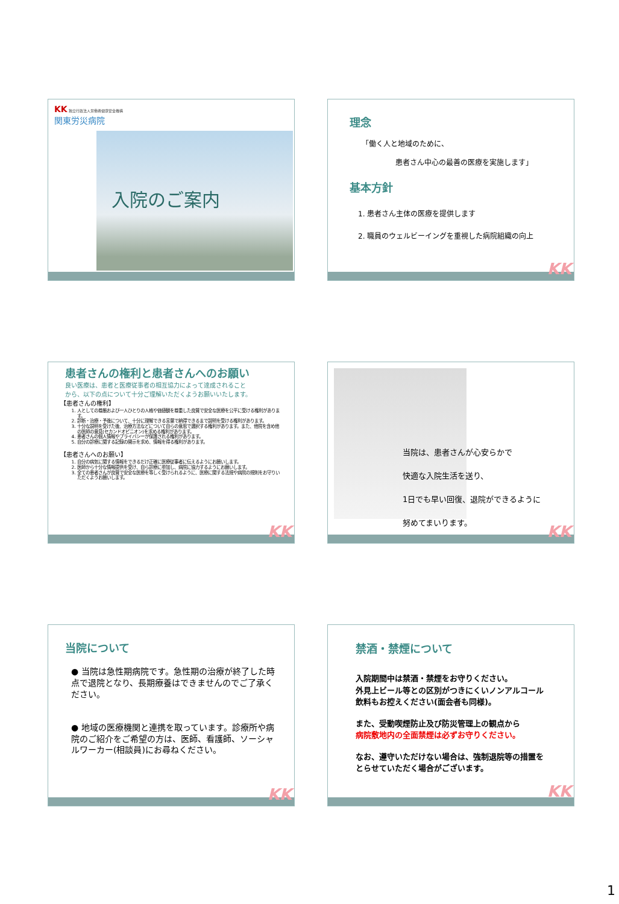KK 独立行政法人労働者健康安全機構
関東労災病院
入院のご案内
理念
「働く人と地域のために、
患者さん中心の最善の医療を実施します」
基本方針
1. 患者さん主体の医療を提供します
2. 職員のウェルビーイングを重視した病院組織の向上
KK
患者さんの権利と患者さんへのお願い
良い医療は、患者と医療従事者の相互協力によって達成されること
から、以下の点について十分ご理解いただくようお願いいたします。
【患者さんの権利】
1. 人としての尊厳および一人ひとりの人格や価値観を尊重した良質で安全な医療を公平に受ける権利があります。
2. 診断・治療・予後について、十分に理解できる言葉で納得できるまで説明を受ける権利があります。
3. 十分な説明を受けた後、治療方法などについて自らの意思で選択する権利があります。また、他院を含め他の医師の意見(セカンドオピニオン)を求める権利があります。
4. 患者さんの個人情報やプライバシーが保護される権利があります。
5. 自分の診療に関する記録の開示を求め、情報を得る権利があります。
【患者さんへのお願い】
1. 自分の病気に関する情報をできるだけ正確に医療従事者に伝えるようにお願いします。
2. 医師から十分な情報提供を受け、自ら診療に参加し、病院に協力するようにお願いします。
3. 全ての患者さんが良質で安全な医療を等しく受けられるように、医療に関する法規や病院の規則をお守りいただくようお願いします。
KK
当院は、患者さんが心安らかで
快適な入院生活を送り、
1日でも早い回復、退院ができるように
努めてまいります。
KK
当院について
● 当院は急性期病院です。急性期の治療が終了した時点で退院となり、長期療養はできませんのでご了承ください。
● 地域の医療機関と連携を取っています。診療所や病院のご紹介をご希望の方は、医師、看護師、ソーシャルワーカー(相談員)にお尋ねください。
KK
禁酒・禁煙について
入院期間中は禁酒・禁煙をお守りください。
外見上ビール等との区別がつきにくいノンアルコール飲料もお控えください(面会者も同様)。
また、受動喫煙防止及び防災管理上の観点から
病院敷地内の全面禁煙は必ずお守りください。
なお、遵守いただけない場合は、強制退院等の措置をとらせていただく場合がございます。
KK
1